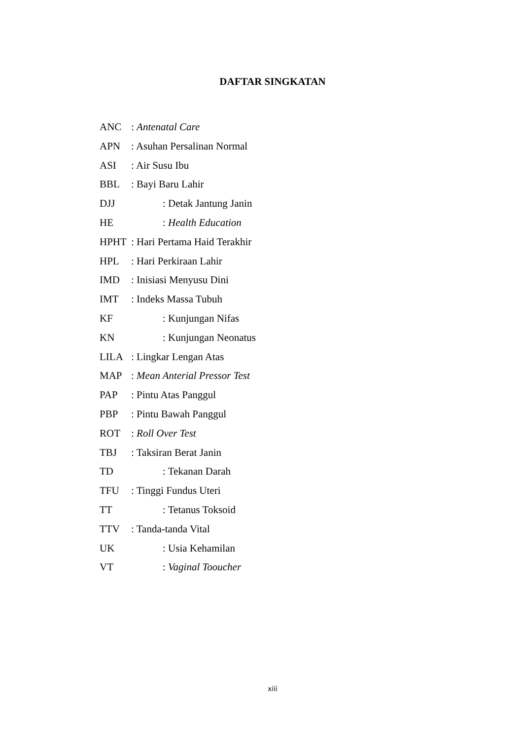DAFTAR SINGKATAN
ANC: Antenatal Care
APN: Asuhan Persalinan Normal
ASI: Air Susu Ibu
BBL: Bayi Baru Lahir
DJJ: Detak Jantung Janin
HE: Health Education
HPHT: Hari Pertama Haid Terakhir
HPL: Hari Perkiraan Lahir
IMD: Inisiasi Menyusu Dini
IMT: Indeks Massa Tubuh
KF: Kunjungan Nifas
KN: Kunjungan Neonatus
LILA: Lingkar Lengan Atas
MAP: Mean Anterial Pressor Test
PAP: Pintu Atas Panggul
PBP: Pintu Bawah Panggul
ROT: Roll Over Test
TBJ: Taksiran Berat Janin
TD: Tekanan Darah
TFU: Tinggi Fundus Uteri
TT: Tetanus Toksoid
TTV: Tanda-tanda Vital
UK: Usia Kehamilan
VT: Vaginal Tooucher
xiii